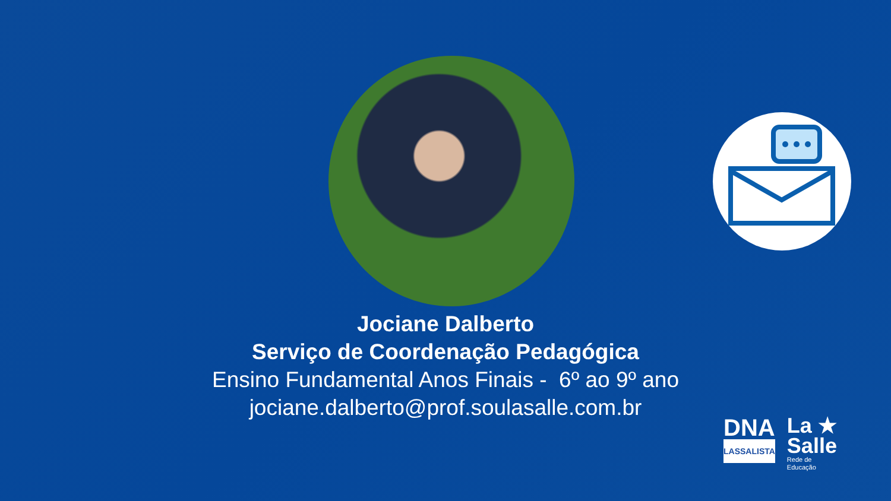Jociane Dalberto
Serviço de Coordenação Pedagógica
Ensino Fundamental Anos Finais - 6º ao 9º ano
jociane.dalberto@prof.soulasalle.com.br
DNA
LASSALISTA
La ★
Salle
Rede de
Educação